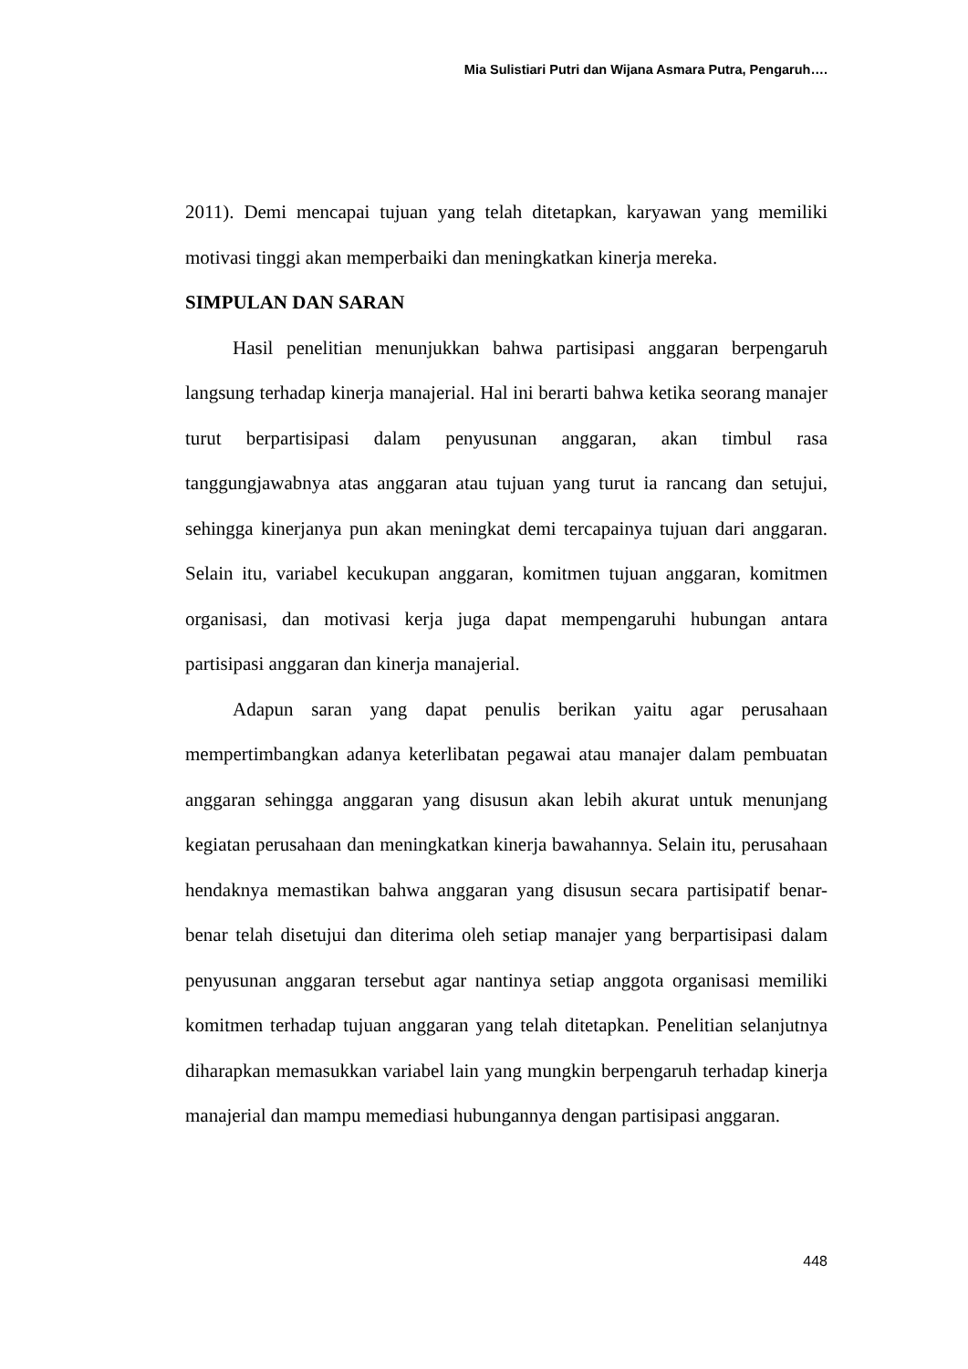Mia Sulistiari Putri dan Wijana Asmara Putra, Pengaruh….
2011). Demi mencapai tujuan yang telah ditetapkan, karyawan yang memiliki motivasi tinggi akan memperbaiki dan meningkatkan kinerja mereka.
SIMPULAN DAN SARAN
Hasil penelitian menunjukkan bahwa partisipasi anggaran berpengaruh langsung terhadap kinerja manajerial. Hal ini berarti bahwa ketika seorang manajer turut berpartisipasi dalam penyusunan anggaran, akan timbul rasa tanggungjawabnya atas anggaran atau tujuan yang turut ia rancang dan setujui, sehingga kinerjanya pun akan meningkat demi tercapainya tujuan dari anggaran. Selain itu, variabel kecukupan anggaran, komitmen tujuan anggaran, komitmen organisasi, dan motivasi kerja juga dapat mempengaruhi hubungan antara partisipasi anggaran dan kinerja manajerial.
Adapun saran yang dapat penulis berikan yaitu agar perusahaan mempertimbangkan adanya keterlibatan pegawai atau manajer dalam pembuatan anggaran sehingga anggaran yang disusun akan lebih akurat untuk menunjang kegiatan perusahaan dan meningkatkan kinerja bawahannya. Selain itu, perusahaan hendaknya memastikan bahwa anggaran yang disusun secara partisipatif benar-benar telah disetujui dan diterima oleh setiap manajer yang berpartisipasi dalam penyusunan anggaran tersebut agar nantinya setiap anggota organisasi memiliki komitmen terhadap tujuan anggaran yang telah ditetapkan. Penelitian selanjutnya diharapkan memasukkan variabel lain yang mungkin berpengaruh terhadap kinerja manajerial dan mampu memediasi hubungannya dengan partisipasi anggaran.
448